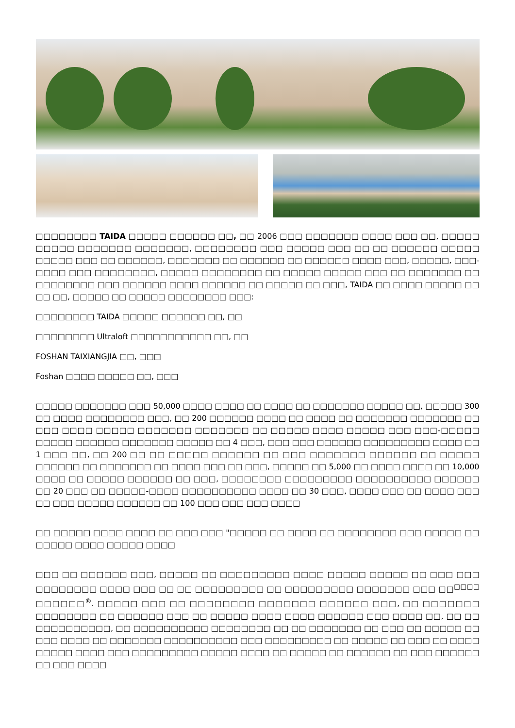□□□□□□□□ TAIDA □□□□□ □□□□□□ □□, □□ 2006 □□□ □□□□□□□ □□□□ □□□ □□, □□□□□ □□□□□ □□□□□□□ □□□□□□□, □□□□□□□□ □□□ □□□□□ □□□ □□ □□ □□□□□□ □□□□□ □□□□□ □□□ □□ □□□□□□, □□□□□□□ □□ □□□□□□ □□ □□□□□□ □□□□ □□□, □□□□□, □□□-□□□□ □□□ □□□□□□□□, □□□□□ □□□□□□□□ □□ □□□□□ □□□□□ □□□ □□ □□□□□□□ □□ □□□□□□□□ □□□ □□□□□□ □□□□ □□□□□□ □□ □□□□□ □□ □□□, TAIDA □□ □□□□ □□□□□ □□ □□ □□, □□□□□ □□ □□□□□ □□□□□□□□ □□□:
□□□□□□□□ TAIDA □□□□□ □□□□□□ □□, □□
□□□□□□□□ Ultraloft □□□□□□□□□□□ □□, □□
FOSHAN TAIXIANGJIA □□, □□□
Foshan □□□□ □□□□□ □□, □□□
□□□□□ □□□□□□□ □□□ 50,000 □□□□ □□□□ □□ □□□□ □□ □□□□□□□ □□□□□ □□, □□□□□ 300 □□ □□□□ □□□□□□□□ □□□, □□ 200 □□□□□□ □□□□ □□ □□□□ □□ □□□□□□□ □□□□□□□ □□ □□□ □□□□ □□□□□ □□□□□□□ □□□□□□□ □□ □□□□□ □□□□ □□□□□ □□□ □□□-□□□□□ □□□□□ □□□□□□ □□□□□□□ □□□□□ □□ 4 □□□, □□□ □□□ □□□□□□ □□□□□□□□□ □□□□ □□ 1 □□□ □□, □□ 200 □□ □□ □□□□□ □□□□□□ □□ □□□ □□□□□□□ □□□□□□ □□ □□□□□ □□□□□□ □□ □□□□□□□ □□ □□□□ □□□ □□ □□□, □□□□□ □□ 5,000 □□ □□□□ □□□□ □□ 10,000 □□□□ □□ □□□□□ □□□□□□ □□ □□□, □□□□□□□□ □□□□□□□□□ □□□□□□□□□□ □□□□□□ □□ 20 □□□ □□ □□□□□-□□□□ □□□□□□□□□□ □□□□ □□ 30 □□□, □□□□ □□□ □□ □□□□ □□□ □□ □□□ □□□□□ □□□□□□ □□ 100 □□□ □□□ □□□ □□□□
□□ □□□□□ □□□□ □□□□ □□ □□□ □□□ "□□□□□ □□ □□□□ □□ □□□□□□□□ □□□ □□□□□ □□ □□□□□ □□□□ □□□□□ □□□□
□□□ □□ □□□□□□ □□□, □□□□□ □□ □□□□□□□□□ □□□□ □□□□□ □□□□□ □□ □□□ □□□ □□□□□□□□ □□□□ □□□ □□ □□ □□□□□□□□□ □□ □□□□□□□□□ □□□□□□□ □□□ □□<sup>□□□□</sup> □□□□□□<sup>®</sup>. □□□□□ □□□ □□ □□□□□□□□ □□□□□□□ □□□□□□ □□□, □□ □□□□□□□ □□□□□□□□ □□ □□□□□□ □□□ □□ □□□□□ □□□□ □□□□ □□□□□□ □□□ □□□□ □□, □□ □□ □□□□□□□□□□, □□ □□□□□□□□□□ □□□□□□□□ □□ □□ □□□□□□□ □□ □□□ □□ □□□□□ □□ □□□ □□□□ □□ □□□□□□□ □□□□□□□□□□ □□□ □□□□□□□□□ □□ □□□□□ □□ □□□ □□ □□□□ □□□□□ □□□□ □□□ □□□□□□□□□ □□□□□ □□□□ □□ □□□□□ □□ □□□□□□ □□ □□□ □□□□□□ □□ □□□ □□□□